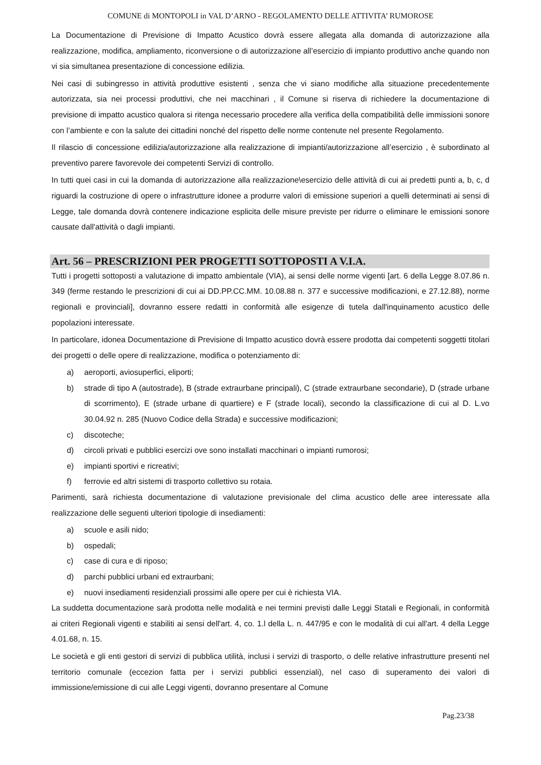COMUNE di MONTOPOLI in VAL D’ARNO - REGOLAMENTO DELLE ATTIVITA’ RUMOROSE
La Documentazione di Previsione di Impatto Acustico dovrà essere allegata alla domanda di autorizzazione alla realizzazione, modifica, ampliamento, riconversione o di autorizzazione all’esercizio di impianto produttivo anche quando non vi sia simultanea presentazione di concessione edilizia.
Nei casi di subingresso in attività produttive esistenti , senza che vi siano modifiche alla situazione precedentemente autorizzata, sia nei processi produttivi, che nei macchinari , il Comune si riserva di richiedere la documentazione di previsione di impatto acustico qualora si ritenga necessario procedere alla verifica della compatibilità delle immissioni sonore con l’ambiente e con la salute dei cittadini nonché del rispetto delle norme contenute nel presente Regolamento.
Il rilascio di concessione edilizia/autorizzazione alla realizzazione di impianti/autorizzazione all’esercizio , è subordinato al preventivo parere favorevole dei competenti Servizi di controllo.
In tutti quei casi in cui la domanda di autorizzazione alla realizzazione\esercizio delle attività di cui ai predetti punti a, b, c, d riguardi la costruzione di opere o infrastrutture idonee a produrre valori di emissione superiori a quelli determinati ai sensi di Legge, tale domanda dovrà contenere indicazione esplicita delle misure previste per ridurre o eliminare le emissioni sonore causate dall'attività o dagli impianti.
Art. 56 – PRESCRIZIONI PER PROGETTI SOTTOPOSTI A V.I.A.
Tutti i progetti sottoposti a valutazione di impatto ambientale (VIA), ai sensi delle norme vigenti [art. 6 della Legge 8.07.86 n. 349 (ferme restando le prescrizioni di cui ai DD.PP.CC.MM. 10.08.88 n. 377 e successive modificazioni, e 27.12.88), norme regionali e provinciali], dovranno essere redatti in conformità alle esigenze di tutela dall'inquinamento acustico delle popolazioni interessate.
In particolare, idonea Documentazione di Previsione di Impatto acustico dovrà essere prodotta dai competenti soggetti titolari dei progetti o delle opere di realizzazione, modifica o potenziamento di:
a) aeroporti, aviosuperfici, eliporti;
b) strade di tipo A (autostrade), B (strade extraurbane principali), C (strade extraurbane secondarie), D (strade urbane di scorrimento), E (strade urbane di quartiere) e F (strade locali), secondo la classificazione di cui al D. L.vo 30.04.92 n. 285 (Nuovo Codice della Strada) e successive modificazioni;
c) discoteche;
d) circoli privati e pubblici esercizi ove sono installati macchinari o impianti rumorosi;
e) impianti sportivi e ricreativi;
f) ferrovie ed altri sistemi di trasporto collettivo su rotaia.
Parimenti, sarà richiesta documentazione di valutazione previsionale del clima acustico delle aree interessate alla realizzazione delle seguenti ulteriori tipologie di insediamenti:
a) scuole e asili nido;
b) ospedali;
c) case di cura e di riposo;
d) parchi pubblici urbani ed extraurbani;
e) nuovi insediamenti residenziali prossimi alle opere per cui è richiesta VIA.
La suddetta documentazione sarà prodotta nelle modalità e nei termini previsti dalle Leggi Statali e Regionali, in conformità ai criteri Regionali vigenti e stabiliti ai sensi dell'art. 4, co. 1.l della L. n. 447/95 e con le modalità di cui all'art. 4 della Legge 4.01.68, n. 15.
Le società e gli enti gestori di servizi di pubblica utilità, inclusi i servizi di trasporto, o delle relative infrastrutture presenti nel territorio comunale (eccezion fatta per i servizi pubblici essenziali), nel caso di superamento dei valori di immissione/emissione di cui alle Leggi vigenti, dovranno presentare al Comune
Pag.23/38